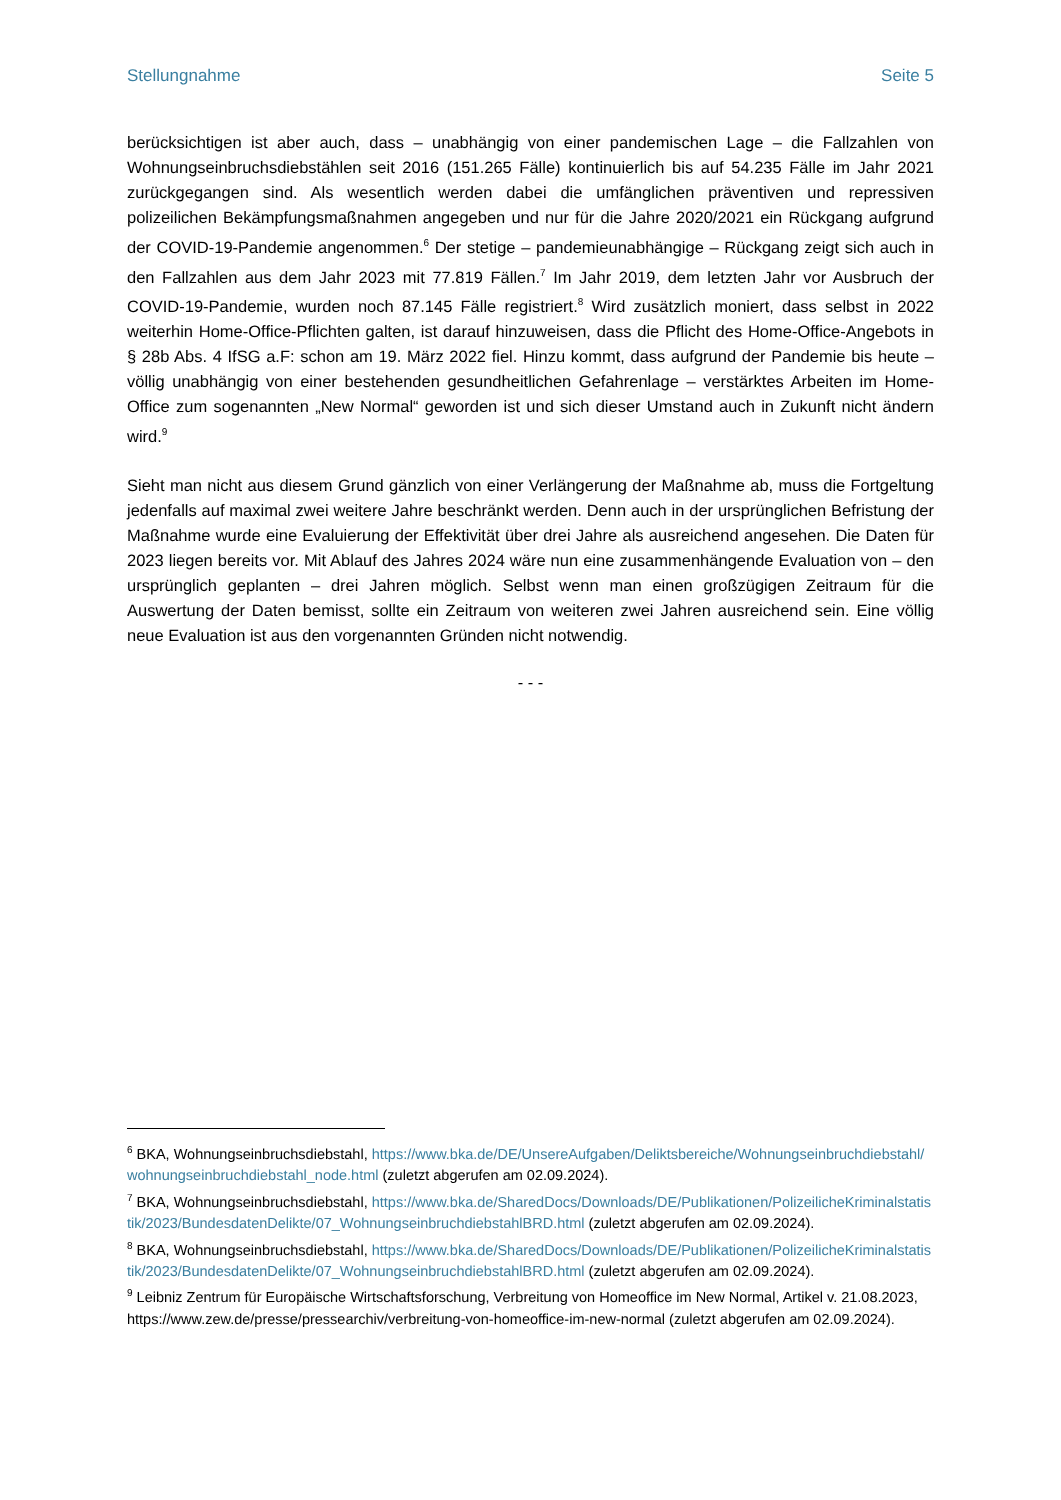Stellungnahme Seite 5
berücksichtigen ist aber auch, dass – unabhängig von einer pandemischen Lage – die Fallzahlen von Wohnungseinbruchsdiebstählen seit 2016 (151.265 Fälle) kontinuierlich bis auf 54.235 Fälle im Jahr 2021 zurückgegangen sind. Als wesentlich werden dabei die umfänglichen präventiven und repressiven polizeilichen Bekämpfungsmaßnahmen angegeben und nur für die Jahre 2020/2021 ein Rückgang aufgrund der COVID-19-Pandemie angenommen.<sup>6</sup> Der stetige – pandemieunabhängige – Rückgang zeigt sich auch in den Fallzahlen aus dem Jahr 2023 mit 77.819 Fällen.<sup>7</sup> Im Jahr 2019, dem letzten Jahr vor Ausbruch der COVID-19-Pandemie, wurden noch 87.145 Fälle registriert.<sup>8</sup> Wird zusätzlich moniert, dass selbst in 2022 weiterhin Home-Office-Pflichten galten, ist darauf hinzuweisen, dass die Pflicht des Home-Office-Angebots in § 28b Abs. 4 IfSG a.F: schon am 19. März 2022 fiel. Hinzu kommt, dass aufgrund der Pandemie bis heute – völlig unabhängig von einer bestehenden gesundheitlichen Gefahrenlage – verstärktes Arbeiten im Home-Office zum sogenannten „New Normal“ geworden ist und sich dieser Umstand auch in Zukunft nicht ändern wird.<sup>9</sup>
Sieht man nicht aus diesem Grund gänzlich von einer Verlängerung der Maßnahme ab, muss die Fortgeltung jedenfalls auf maximal zwei weitere Jahre beschränkt werden. Denn auch in der ursprünglichen Befristung der Maßnahme wurde eine Evaluierung der Effektivität über drei Jahre als ausreichend angesehen. Die Daten für 2023 liegen bereits vor. Mit Ablauf des Jahres 2024 wäre nun eine zusammenhängende Evaluation von – den ursprünglich geplanten – drei Jahren möglich. Selbst wenn man einen großzügigen Zeitraum für die Auswertung der Daten bemisst, sollte ein Zeitraum von weiteren zwei Jahren ausreichend sein. Eine völlig neue Evaluation ist aus den vorgenannten Gründen nicht notwendig.
- - -
<sup>6</sup> BKA, Wohnungseinbruchsdiebstahl, https://www.bka.de/DE/UnsereAufgaben/Deliktsbereiche/Wohnungseinbruchdiebstahl/wohnungseinbruchdiebstahl_node.html (zuletzt abgerufen am 02.09.2024).
<sup>7</sup> BKA, Wohnungseinbruchsdiebstahl, https://www.bka.de/SharedDocs/Downloads/DE/Publikationen/PolizeilicheKriminalstatistik/2023/BundesdatenDelikte/07_WohnungseinbruchdiebstahlBRD.html (zuletzt abgerufen am 02.09.2024).
<sup>8</sup> BKA, Wohnungseinbruchsdiebstahl, https://www.bka.de/SharedDocs/Downloads/DE/Publikationen/PolizeilicheKriminalstatistik/2023/BundesdatenDelikte/07_WohnungseinbruchdiebstahlBRD.html (zuletzt abgerufen am 02.09.2024).
<sup>9</sup> Leibniz Zentrum für Europäische Wirtschaftsforschung, Verbreitung von Homeoffice im New Normal, Artikel v. 21.08.2023, https://www.zew.de/presse/pressearchiv/verbreitung-von-homeoffice-im-new-normal (zuletzt abgerufen am 02.09.2024).